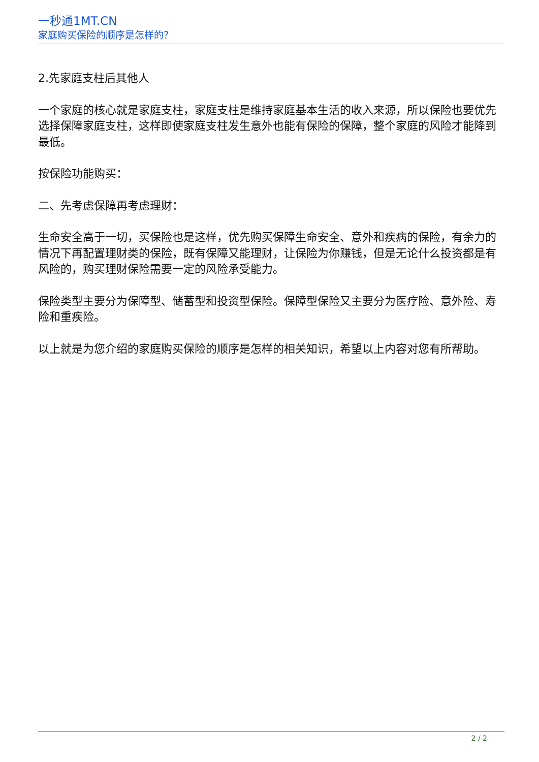一秒通1MT.CN
家庭购买保险的顺序是怎样的？
2.先家庭支柱后其他人
一个家庭的核心就是家庭支柱，家庭支柱是维持家庭基本生活的收入来源，所以保险也要优先选择保障家庭支柱，这样即使家庭支柱发生意外也能有保险的保障，整个家庭的风险才能降到最低。
按保险功能购买：
二、先考虑保障再考虑理财：
生命安全高于一切，买保险也是这样，优先购买保障生命安全、意外和疾病的保险，有余力的情况下再配置理财类的保险，既有保障又能理财，让保险为你赚钱，但是无论什么投资都是有风险的，购买理财保险需要一定的风险承受能力。
保险类型主要分为保障型、储蓄型和投资型保险。保障型保险又主要分为医疗险、意外险、寿险和重疾险。
以上就是为您介绍的家庭购买保险的顺序是怎样的相关知识，希望以上内容对您有所帮助。
2 / 2